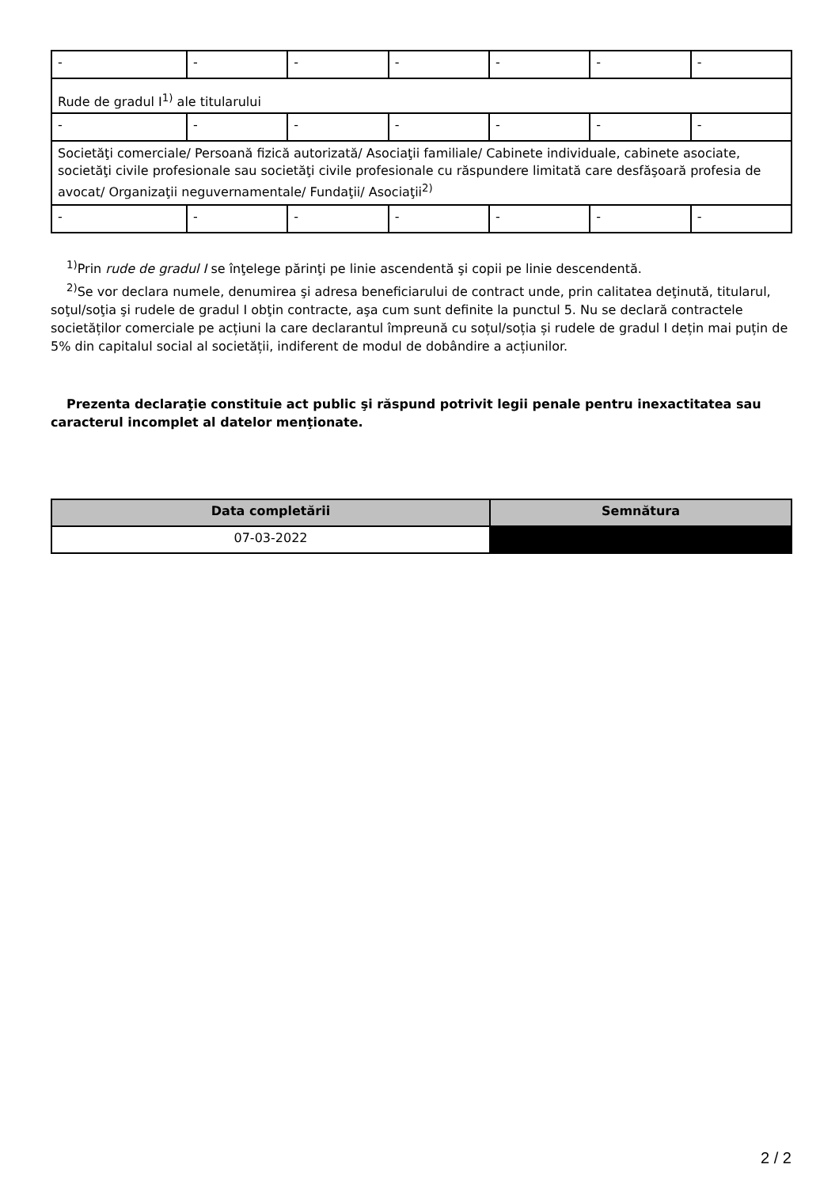| - | - | - | - | - | - | - |
| Rude de gradul I<sup>1)</sup> ale titularului | | | | | | |
| - | - | - | - | - | - | - |
| Societăţi comerciale/ Persoană fizică autorizată/ Asociaţii familiale/ Cabinete individuale, cabinete asociate, societăţi civile profesionale sau societăţi civile profesionale cu răspundere limitată care desfăşoară profesia de avocat/ Organizaţii neguvernamentale/ Fundaţii/ Asociaţii<sup>2)</sup> | | | | | | |
| - | - | - | - | - | - | - |
<sup>1)</sup> Prin rude de gradul I se înţelege părinţi pe linie ascendentă şi copii pe linie descendentă.
<sup>2)</sup> Se vor declara numele, denumirea şi adresa beneficiarului de contract unde, prin calitatea deţinută, titularul, soţul/soţia şi rudele de gradul I obţin contracte, aşa cum sunt definite la punctul 5. Nu se declară contractele societăților comerciale pe acțiuni la care declarantul împreună cu soțul/soția și rudele de gradul I dețin mai puțin de 5% din capitalul social al societății, indiferent de modul de dobândire a acțiunilor.
Prezenta declaraţie constituie act public şi răspund potrivit legii penale pentru inexactitatea sau caracterul incomplet al datelor menţionate.
| Data completării | Semnătura |
| --- | --- |
| 07-03-2022 | |
2 / 2